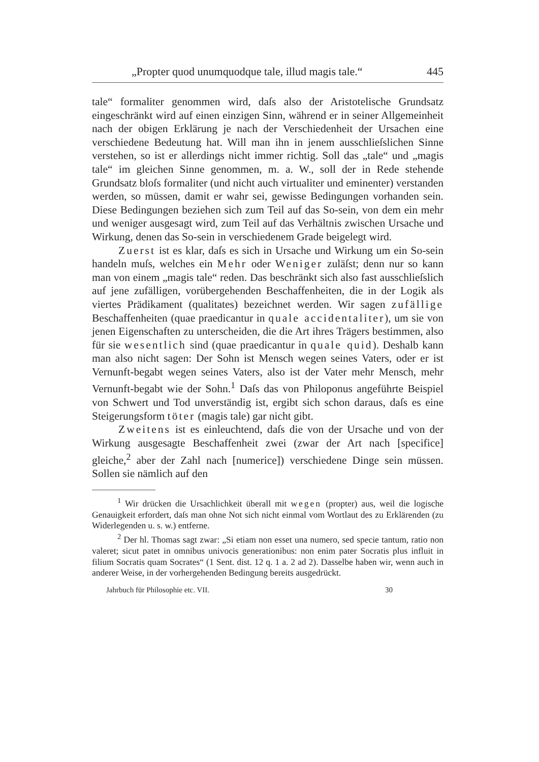„Propter quod unumquodque tale, illud magis tale.“445
tale“ formaliter genommen wird, daſs also der Aristotelische Grundsatz eingeschränkt wird auf einen einzigen Sinn, während er in seiner Allgemeinheit nach der obigen Erklärung je nach der Verschiedenheit der Ursachen eine verschiedene Bedeutung hat. Will man ihn in jenem ausschlieſslichen Sinne verstehen, so ist er allerdings nicht immer richtig. Soll das „tale“ und „magis tale“ im gleichen Sinne genommen, m. a. W., soll der in Rede stehende Grundsatz bloſs formaliter (und nicht auch virtualiter und eminenter) verstanden werden, so müssen, damit er wahr sei, gewisse Bedingungen vorhanden sein. Diese Bedingungen beziehen sich zum Teil auf das So-sein, von dem ein mehr und weniger ausgesagt wird, zum Teil auf das Verhältnis zwischen Ursache und Wirkung, denen das So-sein in verschiedenem Grade beigelegt wird.
Zuerst ist es klar, daſs es sich in Ursache und Wirkung um ein So-sein handeln muſs, welches ein Mehr oder Weniger zuläſst; denn nur so kann man von einem „magis tale“ reden. Das beschränkt sich also fast ausschlieſslich auf jene zufälligen, vorübergehenden Beschaffenheiten, die in der Logik als viertes Prädikament (qualitates) bezeichnet werden. Wir sagen zufällige Beschaffenheiten (quae praedicantur in quale accidentaliter), um sie von jenen Eigenschaften zu unterscheiden, die die Art ihres Trägers bestimmen, also für sie wesentlich sind (quae praedicantur in quale quid). Deshalb kann man also nicht sagen: Der Sohn ist Mensch wegen seines Vaters, oder er ist Vernunft-begabt wegen seines Vaters, also ist der Vater mehr Mensch, mehr Vernunft-begabt wie der Sohn.<sup>1</sup> Daſs das von Philoponus angeführte Beispiel von Schwert und Tod unverständig ist, ergibt sich schon daraus, daſs es eine Steigerungsform töter (magis tale) gar nicht gibt.
Zweitens ist es einleuchtend, daſs die von der Ursache und von der Wirkung ausgesagte Beschaffenheit zwei (zwar der Art nach [specifice] gleiche,<sup>2</sup> aber der Zahl nach [numerice]) verschiedene Dinge sein müssen. Sollen sie nämlich auf den
<sup>1</sup> Wir drücken die Ursachlichkeit überall mit wegen (propter) aus, weil die logische Genauigkeit erfordert, daſs man ohne Not sich nicht einmal vom Wortlaut des zu Erklärenden (zu Widerlegenden u. s. w.) entferne.
<sup>2</sup> Der hl. Thomas sagt zwar: „Si etiam non esset una numero, sed specie tantum, ratio non valeret; sicut patet in omnibus univocis generationibus: non enim pater Socratis plus influit in filium Socratis quam Socrates“ (1 Sent. dist. 12 q. 1 a. 2 ad 2). Dasselbe haben wir, wenn auch in anderer Weise, in der vorhergehenden Bedingung bereits ausgedrückt.
Jahrbuch für Philosophie etc. VII. 30